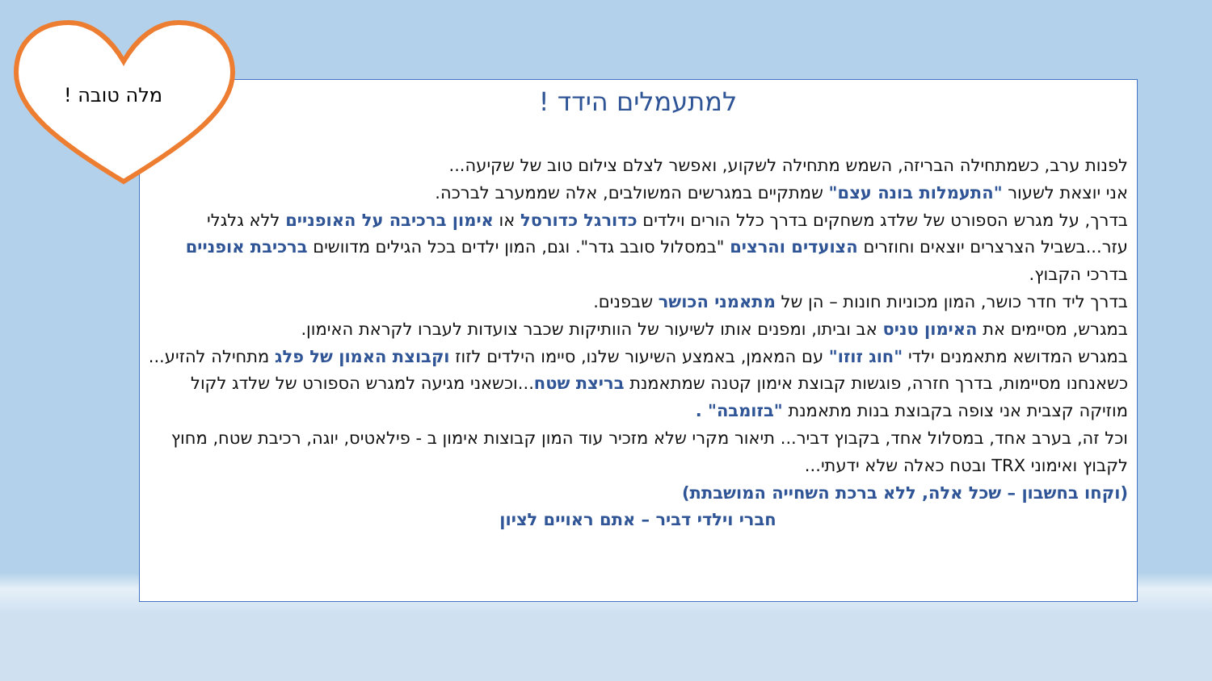למתעמלים הידד !
לפנות ערב, כשמתחילה הבריזה, השמש מתחילה לשקוע, ואפשר לצלם צילום טוב של שקיעה...
אני יוצאת לשעור "התעמלות בונה עצם" שמתקיים במגרשים המשולבים, אלה שממערב לברכה.
בדרך, על מגרש הספורט של שלדג משחקים בדרך כלל הורים וילדים כדורגל כדורסל או אימון ברכיבה על האופניים ללא גלגלי עזר...בשביל הצרצרים יוצאים וחוזרים הצועדים והרצים "במסלול סובב גדר". וגם, המון ילדים בכל הגילים מדוושים ברכיבת אופניים בדרכי הקבוץ.
בדרך ליד חדר כושר, המון מכוניות חונות – הן של מתאמני הכושר שבפנים.
במגרש, מסיימים את האימון טניס אב וביתו, ומפנים אותו לשיעור של הוותיקות שכבר צועדות לעברו לקראת האימון.
במגרש המדושא מתאמנים ילדי "חוג זוזו" עם המאמן, באמצע השיעור שלנו, סיימו הילדים לזוז וקבוצת האמון של פלג מתחילה להזיע...
כשאנחנו מסיימות, בדרך חזרה, פוגשות קבוצת אימון קטנה שמתאמנת בריצת שטח...וכשאני מגיעה למגרש הספורט של שלדג לקול מוזיקה קצבית אני צופה בקבוצת בנות מתאמנת "בזומבה" .
וכל זה, בערב אחד, במסלול אחד, בקבוץ דביר... תיאור מקרי שלא מזכיר עוד המון קבוצות אימון ב - פילאטיס, יוגה, רכיבת שטח, מחוץ לקבוץ ואימוני TRX ובטח כאלה שלא ידעתי...
(וקחו בחשבון – שכל אלה, ללא ברכת השחייה המושבתת)
חברי וילדי דביר – אתם ראויים לציון
מלה טובה !